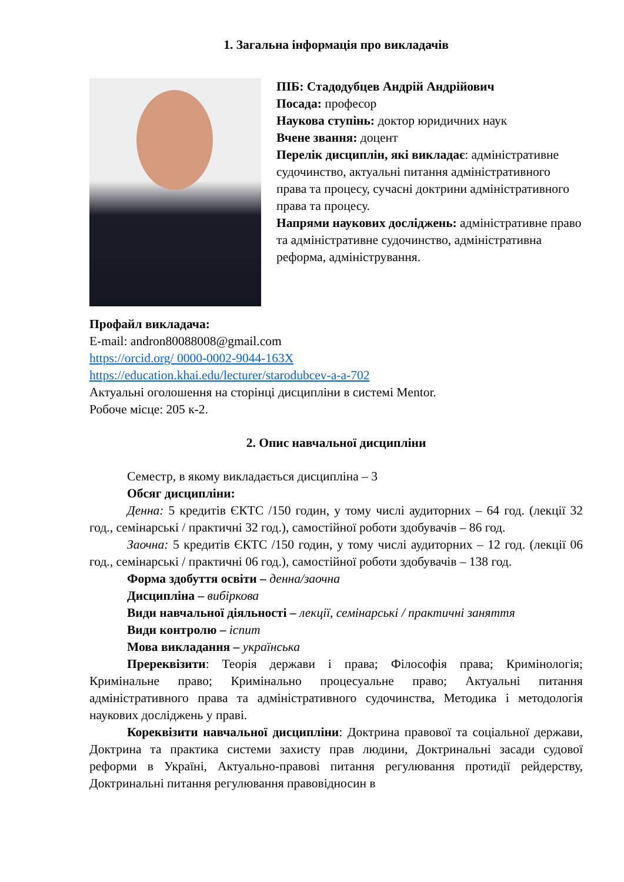1. Загальна інформація про викладачів
ПІБ: Стадодубцев Андрій Андрійович
Посада: професор
Наукова ступінь: доктор юридичних наук
Вчене звання: доцент
Перелік дисциплін, які викладає: адміністративне судочинство, актуальні питання адміністративного права та процесу, сучасні доктрини адміністративного права та процесу.
Напрями наукових досліджень: адміністративне право та адміністративне судочинство, адміністративна реформа, адміністрування.
Профайл викладача:
E-mail: andron80088008@gmail.com
https://orcid.org/ 0000-0002-9044-163X
https://education.khai.edu/lecturer/starodubcev-a-a-702
Актуальні оголошення на сторінці дисципліни в системі Mentor.
Робоче місце: 205 к-2.
2. Опис навчальної дисципліни
Семестр, в якому викладається дисципліна – 3
Обсяг дисципліни:
Денна: 5 кредитів ЄКТС /150 годин, у тому числі аудиторних – 64 год. (лекції 32 год., семінарські / практичні 32 год.), самостійної роботи здобувачів – 86 год.
Заочна: 5 кредитів ЄКТС /150 годин, у тому числі аудиторних – 12 год. (лекції 06 год., семінарські / практичні 06 год.), самостійної роботи здобувачів – 138 год.
Форма здобуття освіти – денна/заочна
Дисципліна – вибіркова
Види навчальної діяльності – лекції, семінарські / практичні заняття
Види контролю – іспит
Мова викладання – українська
Пререквізити: Теорія держави і права; Філософія права; Кримінологія; Кримінальне право; Кримінально процесуальне право; Актуальні питання адміністративного права та адміністративного судочинства, Методика і методологія наукових досліджень у праві.
Кореквізити навчальної дисципліни: Доктрина правової та соціальної держави, Доктрина та практика системи захисту прав людини, Доктринальні засади судової реформи в Україні, Актуально-правові питання регулювання протидії рейдерству, Доктринальні питання регулювання правовідносин в